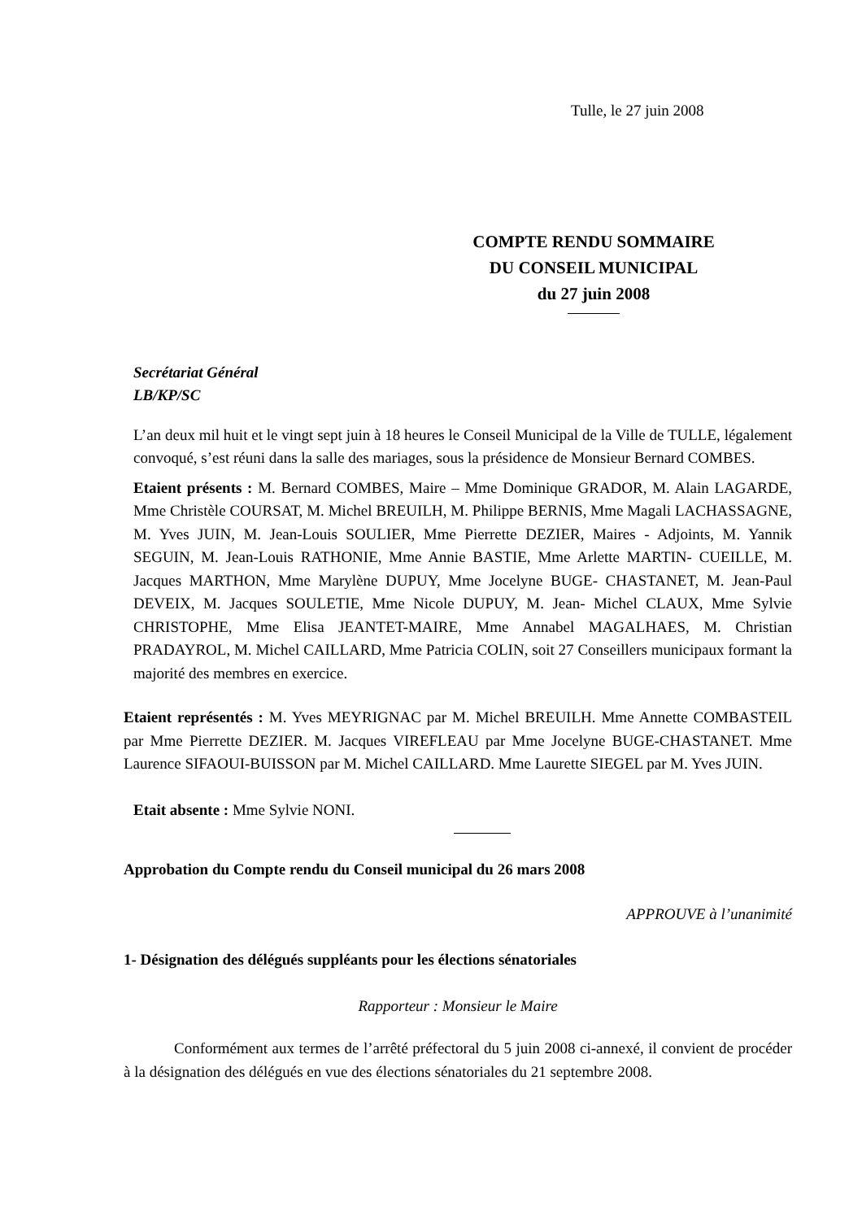Tulle, le 27 juin 2008
COMPTE RENDU SOMMAIRE
DU CONSEIL MUNICIPAL
du 27 juin 2008
Secrétariat Général
LB/KP/SC
L’an deux mil huit et le vingt sept juin à 18 heures le Conseil Municipal de la Ville de TULLE, légalement convoqué, s’est réuni dans la salle des mariages, sous la présidence de Monsieur Bernard COMBES.
Etaient présents : M. Bernard COMBES, Maire – Mme Dominique GRADOR, M. Alain LAGARDE, Mme Christèle COURSAT, M. Michel BREUILH, M. Philippe BERNIS, Mme Magali LACHASSAGNE, M. Yves JUIN, M. Jean-Louis SOULIER, Mme Pierrette DEZIER, Maires - Adjoints, M. Yannik SEGUIN, M. Jean-Louis RATHONIE, Mme Annie BASTIE, Mme Arlette MARTIN- CUEILLE, M. Jacques MARTHON, Mme Marylène DUPUY, Mme Jocelyne BUGE- CHASTANET, M. Jean-Paul DEVEIX, M. Jacques SOULETIE, Mme Nicole DUPUY, M. Jean- Michel CLAUX, Mme Sylvie CHRISTOPHE, Mme Elisa JEANTET-MAIRE, Mme Annabel MAGALHAES, M. Christian PRADAYROL, M. Michel CAILLARD, Mme Patricia COLIN, soit 27 Conseillers municipaux formant la majorité des membres en exercice.
Etaient représentés : M. Yves MEYRIGNAC par M. Michel BREUILH. Mme Annette COMBASTEIL par Mme Pierrette DEZIER. M. Jacques VIREFLEAU par Mme Jocelyne BUGE-CHASTANET. Mme Laurence SIFAOUI-BUISSON par M. Michel CAILLARD. Mme Laurette SIEGEL par M. Yves JUIN.
Etait absente : Mme Sylvie NONI.
Approbation du Compte rendu du Conseil municipal du 26 mars 2008
APPROUVE à l’unanimité
1- Désignation des délégués suppléants pour les élections sénatoriales
Rapporteur : Monsieur le Maire
Conformément aux termes de l’arrêté préfectoral du 5 juin 2008 ci-annexé, il convient de procéder à la désignation des délégués en vue des élections sénatoriales du 21 septembre 2008.